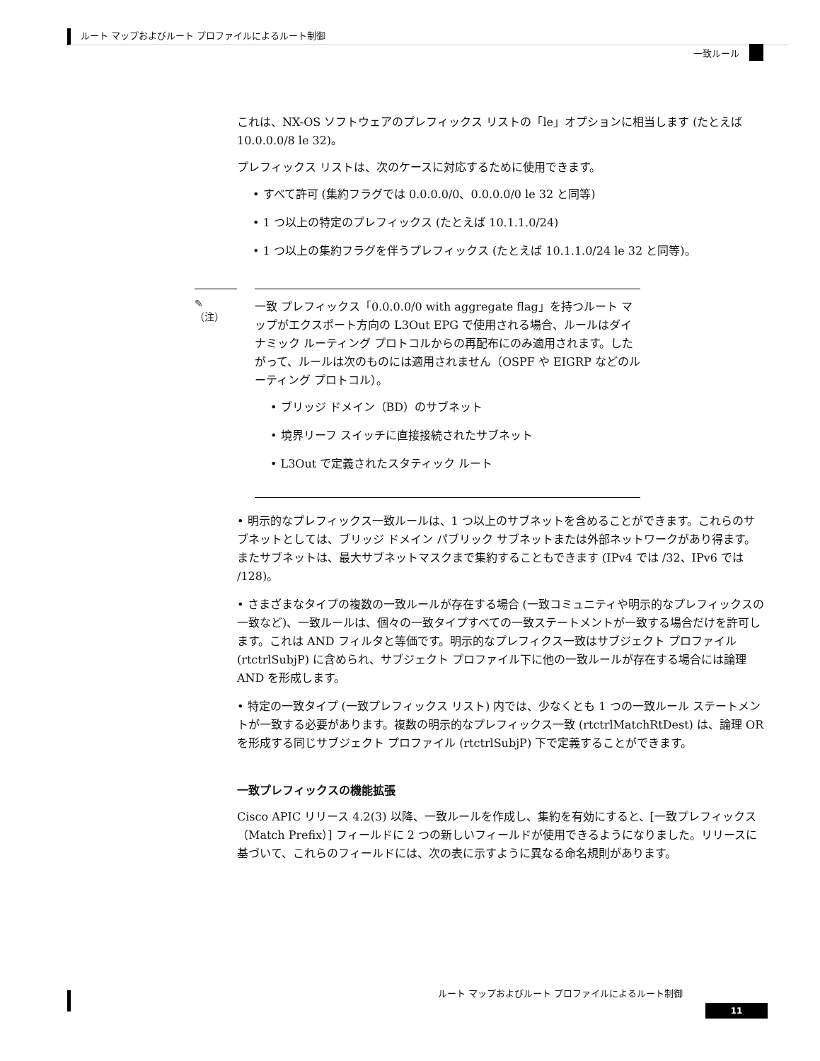ルート マップおよびルート プロファイルによるルート制御
一致ルール
これは、NX-OS ソフトウェアのプレフィックス リストの「le」オプションに相当します (たとえば 10.0.0.0/8 le 32)。
プレフィックス リストは、次のケースに対応するために使用できます。
• すべて許可 (集約フラグでは 0.0.0.0/0、0.0.0.0/0 le 32 と同等)
• 1 つ以上の特定のプレフィックス (たとえば 10.1.1.0/24)
• 1 つ以上の集約フラグを伴うプレフィックス (たとえば 10.1.1.0/24 le 32 と同等)。
✎
（注）
一致 プレフィックス「0.0.0.0/0 with aggregate flag」を持つルート マップがエクスポート方向の L3Out EPG で使用される場合、ルールはダイナミック ルーティング プロトコルからの再配布にのみ適用されます。したがって、ルールは次のものには適用されません（OSPF や EIGRP などのルーティング プロトコル）。
• ブリッジ ドメイン（BD）のサブネット
• 境界リーフ スイッチに直接接続されたサブネット
• L3Out で定義されたスタティック ルート
• 明示的なプレフィックス一致ルールは、1 つ以上のサブネットを含めることができます。これらのサブネットとしては、ブリッジ ドメイン パブリック サブネットまたは外部ネットワークがあり得ます。またサブネットは、最大サブネットマスクまで集約することもできます (IPv4 では /32、IPv6 では /128)。
• さまざまなタイプの複数の一致ルールが存在する場合 (一致コミュニティや明示的なプレフィックスの一致など)、一致ルールは、個々の一致タイプすべての一致ステートメントが一致する場合だけを許可します。これは AND フィルタと等価です。明示的なプレフィクス一致はサブジェクト プロファイル (rtctrlSubjP) に含められ、サブジェクト プロファイル下に他の一致ルールが存在する場合には論理 AND を形成します。
• 特定の一致タイプ (一致プレフィックス リスト) 内では、少なくとも 1 つの一致ルール ステートメントが一致する必要があります。複数の明示的なプレフィックス一致 (rtctrlMatchRtDest) は、論理 OR を形成する同じサブジェクト プロファイル (rtctrlSubjP) 下で定義することができます。
一致プレフィックスの機能拡張
Cisco APIC リリース 4.2(3) 以降、一致ルールを作成し、集約を有効にすると、[一致プレフィックス（Match Prefix）] フィールドに 2 つの新しいフィールドが使用できるようになりました。リリースに基づいて、これらのフィールドには、次の表に示すように異なる命名規則があります。
ルート マップおよびルート プロファイルによるルート制御
11